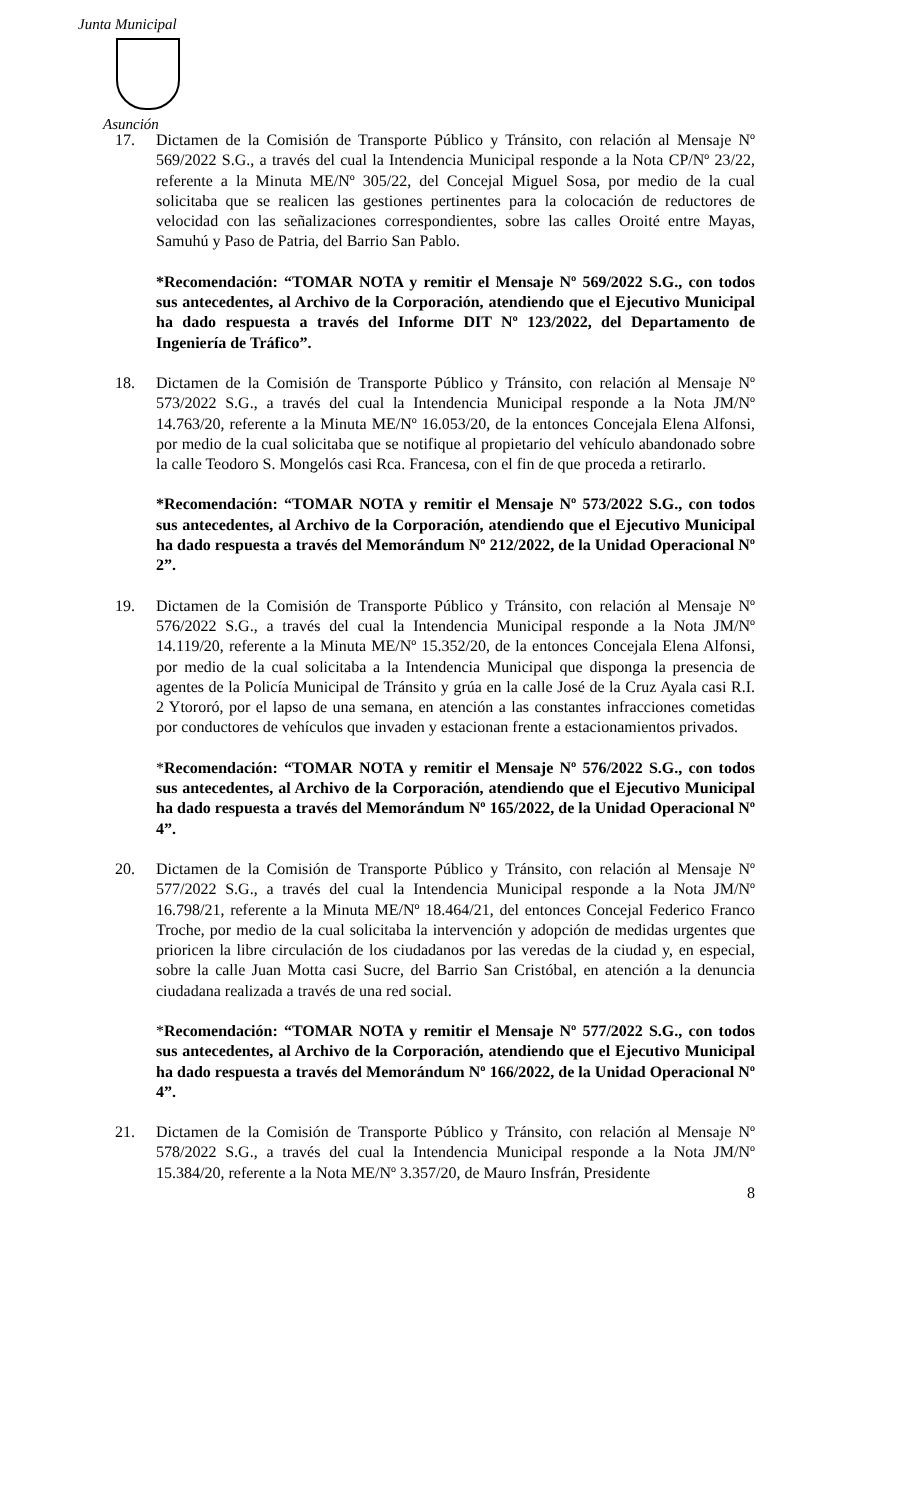Junta Municipal
Asunción
17. Dictamen de la Comisión de Transporte Público y Tránsito, con relación al Mensaje Nº 569/2022 S.G., a través del cual la Intendencia Municipal responde a la Nota CP/Nº 23/22, referente a la Minuta ME/Nº 305/22, del Concejal Miguel Sosa, por medio de la cual solicitaba que se realicen las gestiones pertinentes para la colocación de reductores de velocidad con las señalizaciones correspondientes, sobre las calles Oroité entre Mayas, Samuhú y Paso de Patria, del Barrio San Pablo.
*Recomendación: “TOMAR NOTA y remitir el Mensaje Nº 569/2022 S.G., con todos sus antecedentes, al Archivo de la Corporación, atendiendo que el Ejecutivo Municipal ha dado respuesta a través del Informe DIT Nº 123/2022, del Departamento de Ingeniería de Tráfico”.
18. Dictamen de la Comisión de Transporte Público y Tránsito, con relación al Mensaje Nº 573/2022 S.G., a través del cual la Intendencia Municipal responde a la Nota JM/Nº 14.763/20, referente a la Minuta ME/Nº 16.053/20, de la entonces Concejala Elena Alfonsi, por medio de la cual solicitaba que se notifique al propietario del vehículo abandonado sobre la calle Teodoro S. Mongelós casi Rca. Francesa, con el fin de que proceda a retirarlo.
*Recomendación: “TOMAR NOTA y remitir el Mensaje Nº 573/2022 S.G., con todos sus antecedentes, al Archivo de la Corporación, atendiendo que el Ejecutivo Municipal ha dado respuesta a través del Memorándum Nº 212/2022, de la Unidad Operacional Nº 2”.
19. Dictamen de la Comisión de Transporte Público y Tránsito, con relación al Mensaje Nº 576/2022 S.G., a través del cual la Intendencia Municipal responde a la Nota JM/Nº 14.119/20, referente a la Minuta ME/Nº 15.352/20, de la entonces Concejala Elena Alfonsi, por medio de la cual solicitaba a la Intendencia Municipal que disponga la presencia de agentes de la Policía Municipal de Tránsito y grúa en la calle José de la Cruz Ayala casi R.I. 2 Ytororó, por el lapso de una semana, en atención a las constantes infracciones cometidas por conductores de vehículos que invaden y estacionan frente a estacionamientos privados.
*Recomendación: “TOMAR NOTA y remitir el Mensaje Nº 576/2022 S.G., con todos sus antecedentes, al Archivo de la Corporación, atendiendo que el Ejecutivo Municipal ha dado respuesta a través del Memorándum Nº 165/2022, de la Unidad Operacional Nº 4”.
20. Dictamen de la Comisión de Transporte Público y Tránsito, con relación al Mensaje Nº 577/2022 S.G., a través del cual la Intendencia Municipal responde a la Nota JM/Nº 16.798/21, referente a la Minuta ME/Nº 18.464/21, del entonces Concejal Federico Franco Troche, por medio de la cual solicitaba la intervención y adopción de medidas urgentes que prioricen la libre circulación de los ciudadanos por las veredas de la ciudad y, en especial, sobre la calle Juan Motta casi Sucre, del Barrio San Cristóbal, en atención a la denuncia ciudadana realizada a través de una red social.
*Recomendación: “TOMAR NOTA y remitir el Mensaje Nº 577/2022 S.G., con todos sus antecedentes, al Archivo de la Corporación, atendiendo que el Ejecutivo Municipal ha dado respuesta a través del Memorándum Nº 166/2022, de la Unidad Operacional Nº 4”.
21. Dictamen de la Comisión de Transporte Público y Tránsito, con relación al Mensaje Nº 578/2022 S.G., a través del cual la Intendencia Municipal responde a la Nota JM/Nº 15.384/20, referente a la Nota ME/Nº 3.357/20, de Mauro Insfrán, Presidente
8